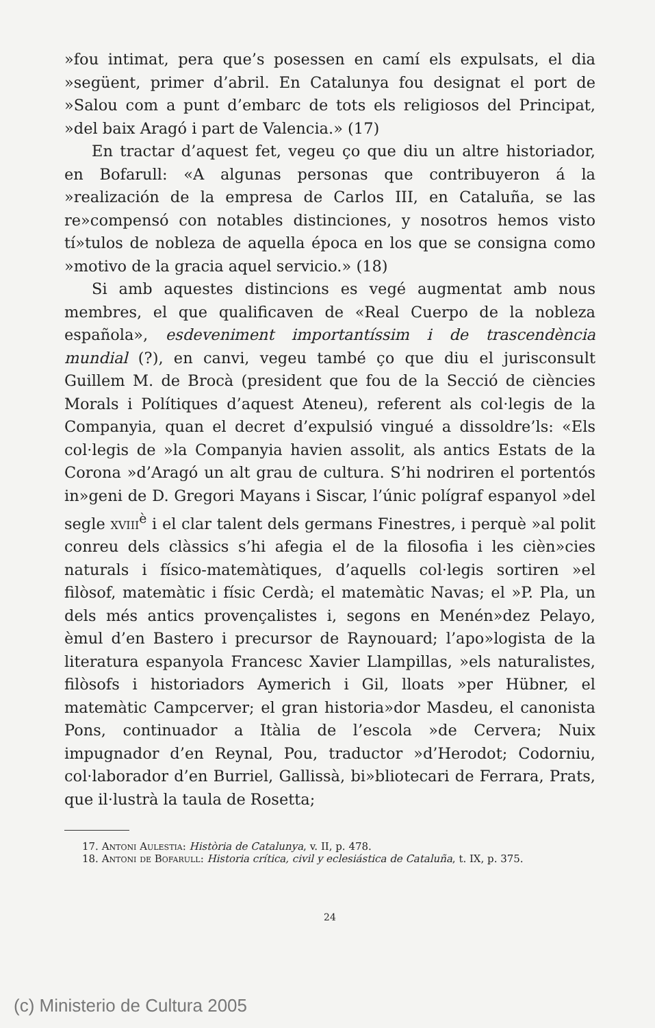»fou intimat, pera que’s posessen en camí els expulsats, el dia »següent, primer d’abril. En Catalunya fou designat el port de »Salou com a punt d’embarc de tots els religiosos del Principat, »del baix Aragó i part de Valencia.» (17)
En tractar d’aquest fet, vegeu ço que diu un altre historiador, en Bofarull: «A algunas personas que contribuyeron á la »realización de la empresa de Carlos III, en Cataluña, se las re»compensó con notables distinciones, y nosotros hemos visto tí»tulos de nobleza de aquella época en los que se consigna como »motivo de la gracia aquel servicio.» (18)
Si amb aquestes distincions es vegé augmentat amb nous membres, el que qualificaven de «Real Cuerpo de la nobleza española», esdeveniment importantíssim i de trascendència mundial (?), en canvi, vegeu també ço que diu el jurisconsult Guillem M. de Brocà (president que fou de la Secció de ciències Morals i Polítiques d’aquest Ateneu), referent als col·legis de la Companyia, quan el decret d’expulsió vingué a dissoldre’ls: «Els col·legis de »la Companyia havien assolit, als antics Estats de la Corona »d’Aragó un alt grau de cultura. S’hi nodriren el portentós in»geni de D. Gregori Mayans i Siscar, l’únic polígraf espanyol »del segle xviii<sup>è</sup> i el clar talent dels germans Finestres, i perquè »al polit conreu dels clàssics s’hi afegia el de la filosofia i les cièn»cies naturals i físico-matemàtiques, d’aquells col·legis sortiren »el filòsof, matemàtic i físic Cerdà; el matemàtic Navas; el »P. Pla, un dels més antics provençalistes i, segons en Menén»dez Pelayo, èmul d’en Bastero i precursor de Raynouard; l’apo»logista de la literatura espanyola Francesc Xavier Llampillas, »els naturalistes, filòsofs i historiadors Aymerich i Gil, lloats »per Hübner, el matemàtic Campcerver; el gran historia»dor Masdeu, el canonista Pons, continuador a Itàlia de l’escola »de Cervera; Nuix impugnador d’en Reynal, Pou, traductor »d’Herodot; Codorniu, col·laborador d’en Burriel, Gallissà, bi»bliotecari de Ferrara, Prats, que il·lustrà la taula de Rosetta;
17. Antoni Aulestia: Història de Catalunya, v. II, p. 478.
18. Antoni de Bofarull: Historia crítica, civil y eclesiástica de Cataluña, t. IX, p. 375.
24
(c) Ministerio de Cultura 2005